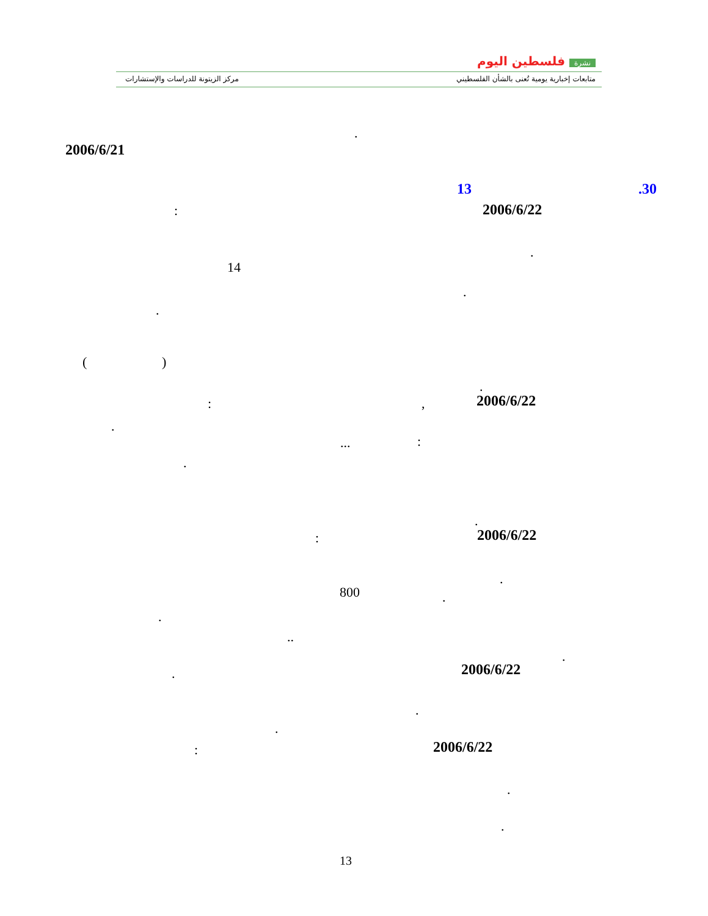مركز الزيتونة للدراسات والإستشارات
نشرة فلسطين اليوم
متابعات إخبارية يومية تُعنى بالشأن الفلسطيني
.
2006/6/21
.30
13
2006/6/22
:
.
14
.
.
( )
.
2006/6/22
,
:
.
:
...
.
.
2006/6/22
:
.
800 .
.
..
.
2006/6/22
.
.
.
2006/6/22
:
.
.
13